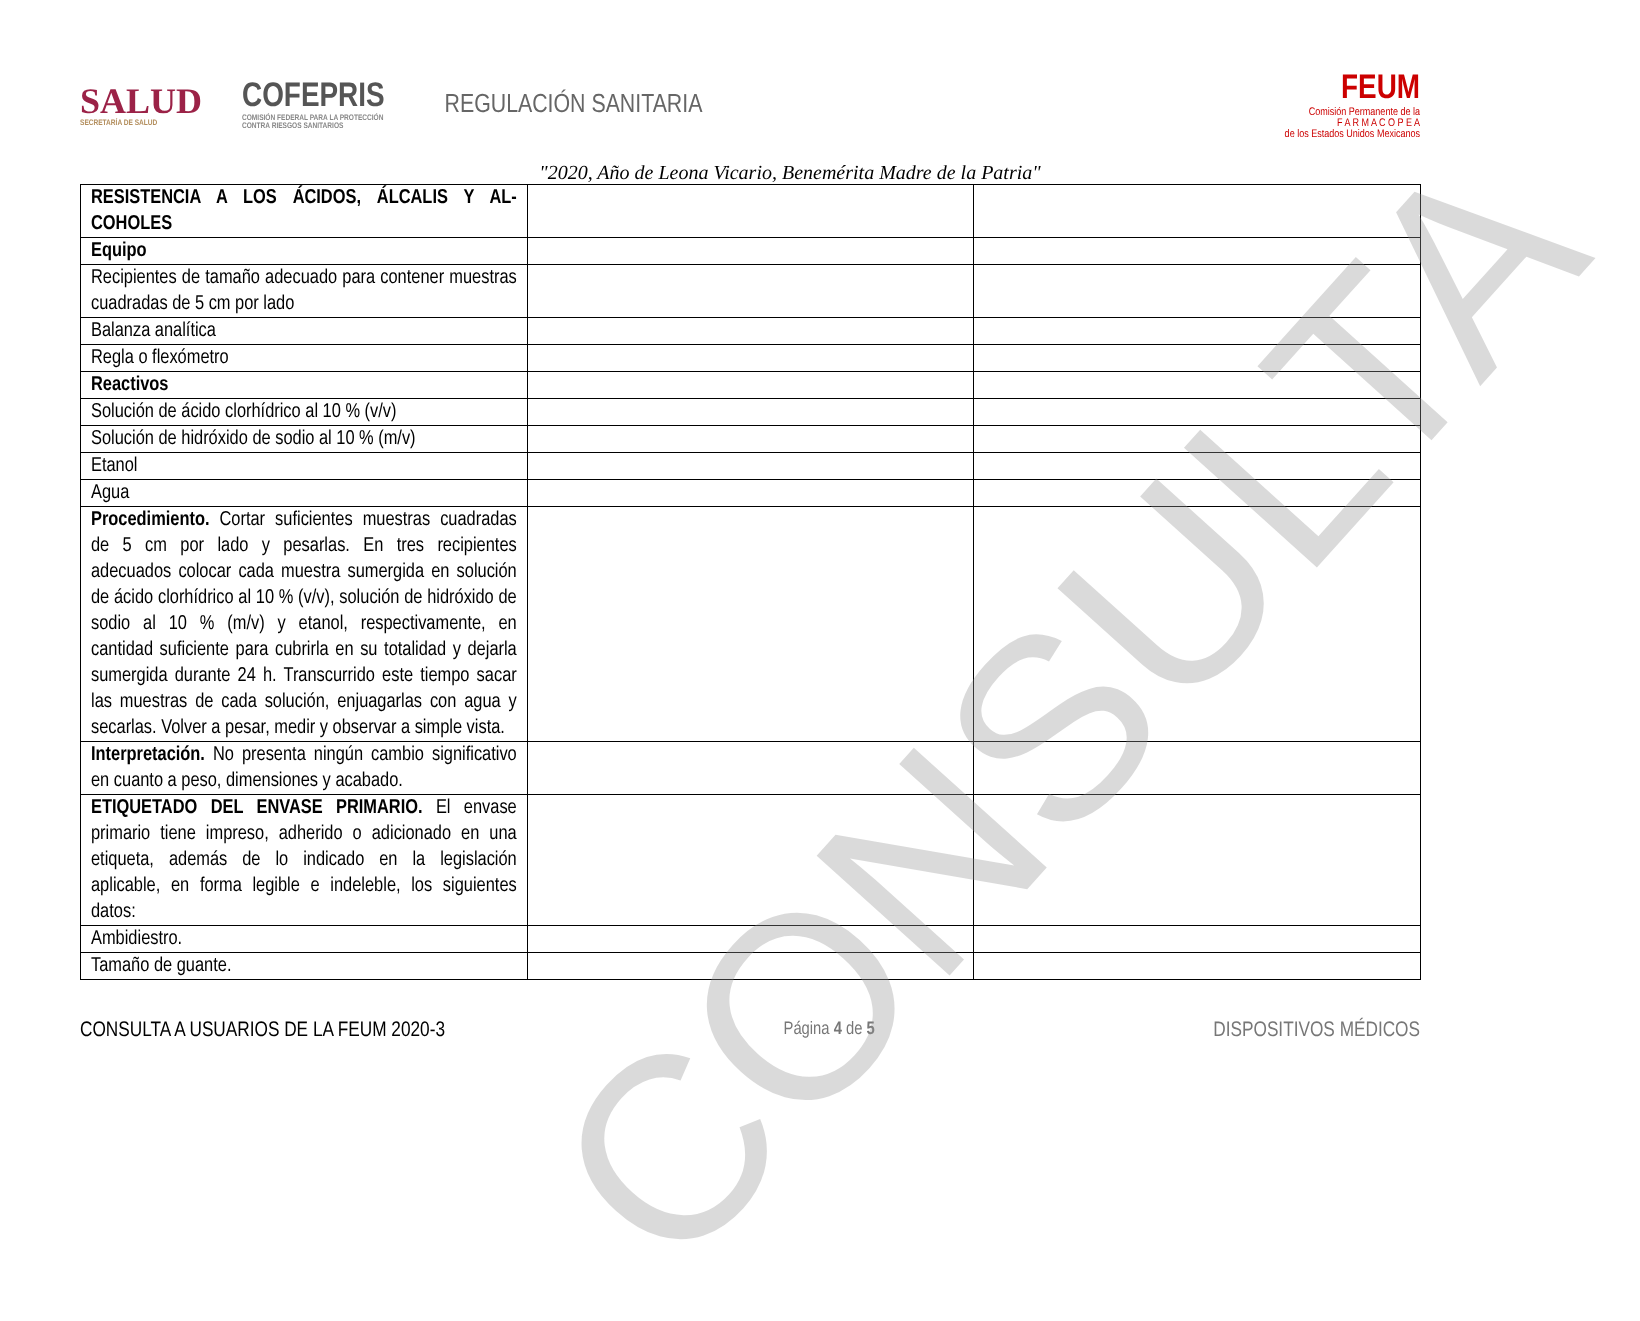CONSULTA
SALUD
SECRETARÍA DE SALUD
COFEPRIS
COMISIÓN FEDERAL PARA LA PROTECCIÓN
CONTRA RIESGOS SANITARIOS
REGULACIÓN SANITARIA
FEUM
Comisión Permanente de la
F A R M A C O P E A
de los Estados Unidos Mexicanos
"2020, Año de Leona Vicario, Benemérita Madre de la Patria"
| RESISTENCIA A LOS ÁCIDOS, ÁLCALIS Y AL-COHOLES | | |
| Equipo | | |
| Recipientes de tamaño adecuado para contener muestras cuadradas de 5 cm por lado | | |
| Balanza analítica | | |
| Regla o flexómetro | | |
| Reactivos | | |
| Solución de ácido clorhídrico al 10 % (v/v) | | |
| Solución de hidróxido de sodio al 10 % (m/v) | | |
| Etanol | | |
| Agua | | |
| Procedimiento. Cortar suficientes muestras cuadradas de 5 cm por lado y pesarlas. En tres recipientes adecuados colocar cada muestra sumergida en solución de ácido clorhídrico al 10 % (v/v), solución de hidróxido de sodio al 10 % (m/v) y etanol, respectivamente, en cantidad suficiente para cubrirla en su totalidad y dejarla sumergida durante 24 h. Transcurrido este tiempo sacar las muestras de cada solución, enjuagarlas con agua y secarlas. Volver a pesar, medir y observar a simple vista. | | |
| Interpretación. No presenta ningún cambio significativo en cuanto a peso, dimensiones y acabado. | | |
| ETIQUETADO DEL ENVASE PRIMARIO. El envase primario tiene impreso, adherido o adicionado en una etiqueta, además de lo indicado en la legislación aplicable, en forma legible e indeleble, los siguientes datos: | | |
| Ambidiestro. | | |
| Tamaño de guante. | | |
CONSULTA A USUARIOS DE LA FEUM 2020-3 Página 4 de 5 DISPOSITIVOS MÉDICOS